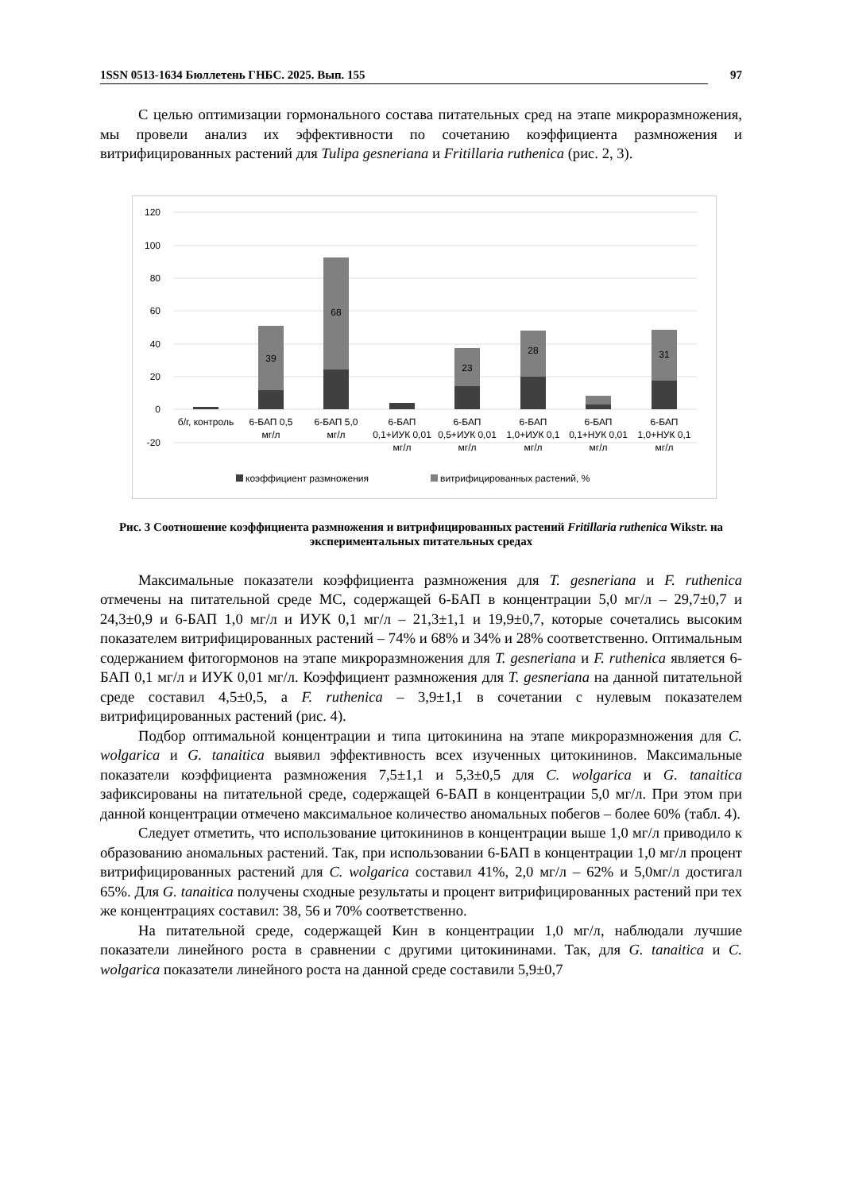1SSN 0513-1634 Бюллетень ГНБС. 2025. Вып. 155 97
С целью оптимизации гормонального состава питательных сред на этапе микроразмножения, мы провели анализ их эффективности по сочетанию коэффициента размножения и витрифицированных растений для Tulipa gesneriana и Fritillaria ruthenica (рис. 2, 3).
120
100
80
60
40
20
0
-20
39
68
23
28
31
б/г, контроль
6-БАП 0,5
мг/л
6-БАП 5,0
мг/л
6-БАП
0,1+ИУК 0,01
мг/л
6-БАП
0,5+ИУК 0,01
мг/л
6-БАП
1,0+ИУК 0,1
мг/л
6-БАП
0,1+НУК 0,01
мг/л
6-БАП
1,0+НУК 0,1
мг/л
коэффициент размножения
витрифицированных растений, %
Рис. 3 Соотношение коэффициента размножения и витрифицированных растений Fritillaria ruthenica Wikstr. на экспериментальных питательных средах
Максимальные показатели коэффициента размножения для T. gesneriana и F. ruthenica отмечены на питательной среде МС, содержащей 6-БАП в концентрации 5,0 мг/л – 29,7±0,7 и 24,3±0,9 и 6-БАП 1,0 мг/л и ИУК 0,1 мг/л – 21,3±1,1 и 19,9±0,7, которые сочетались высоким показателем витрифицированных растений – 74% и 68% и 34% и 28% соответственно. Оптимальным содержанием фитогормонов на этапе микроразмножения для T. gesneriana и F. ruthenica является 6-БАП 0,1 мг/л и ИУК 0,01 мг/л. Коэффициент размножения для T. gesneriana на данной питательной среде составил 4,5±0,5, а F. ruthenica – 3,9±1,1 в сочетании с нулевым показателем витрифицированных растений (рис. 4).
Подбор оптимальной концентрации и типа цитокинина на этапе микроразмножения для C. wolgarica и G. tanaitica выявил эффективность всех изученных цитокининов. Максимальные показатели коэффициента размножения 7,5±1,1 и 5,3±0,5 для C. wolgarica и G. tanaitica зафиксированы на питательной среде, содержащей 6-БАП в концентрации 5,0 мг/л. При этом при данной концентрации отмечено максимальное количество аномальных побегов – более 60% (табл. 4).
Следует отметить, что использование цитокининов в концентрации выше 1,0 мг/л приводило к образованию аномальных растений. Так, при использовании 6-БАП в концентрации 1,0 мг/л процент витрифицированных растений для C. wolgarica составил 41%, 2,0 мг/л – 62% и 5,0мг/л достигал 65%. Для G. tanaitica получены сходные результаты и процент витрифицированных растений при тех же концентрациях составил: 38, 56 и 70% соответственно.
На питательной среде, содержащей Кин в концентрации 1,0 мг/л, наблюдали лучшие показатели линейного роста в сравнении с другими цитокининами. Так, для G. tanaitica и C. wolgarica показатели линейного роста на данной среде составили 5,9±0,7